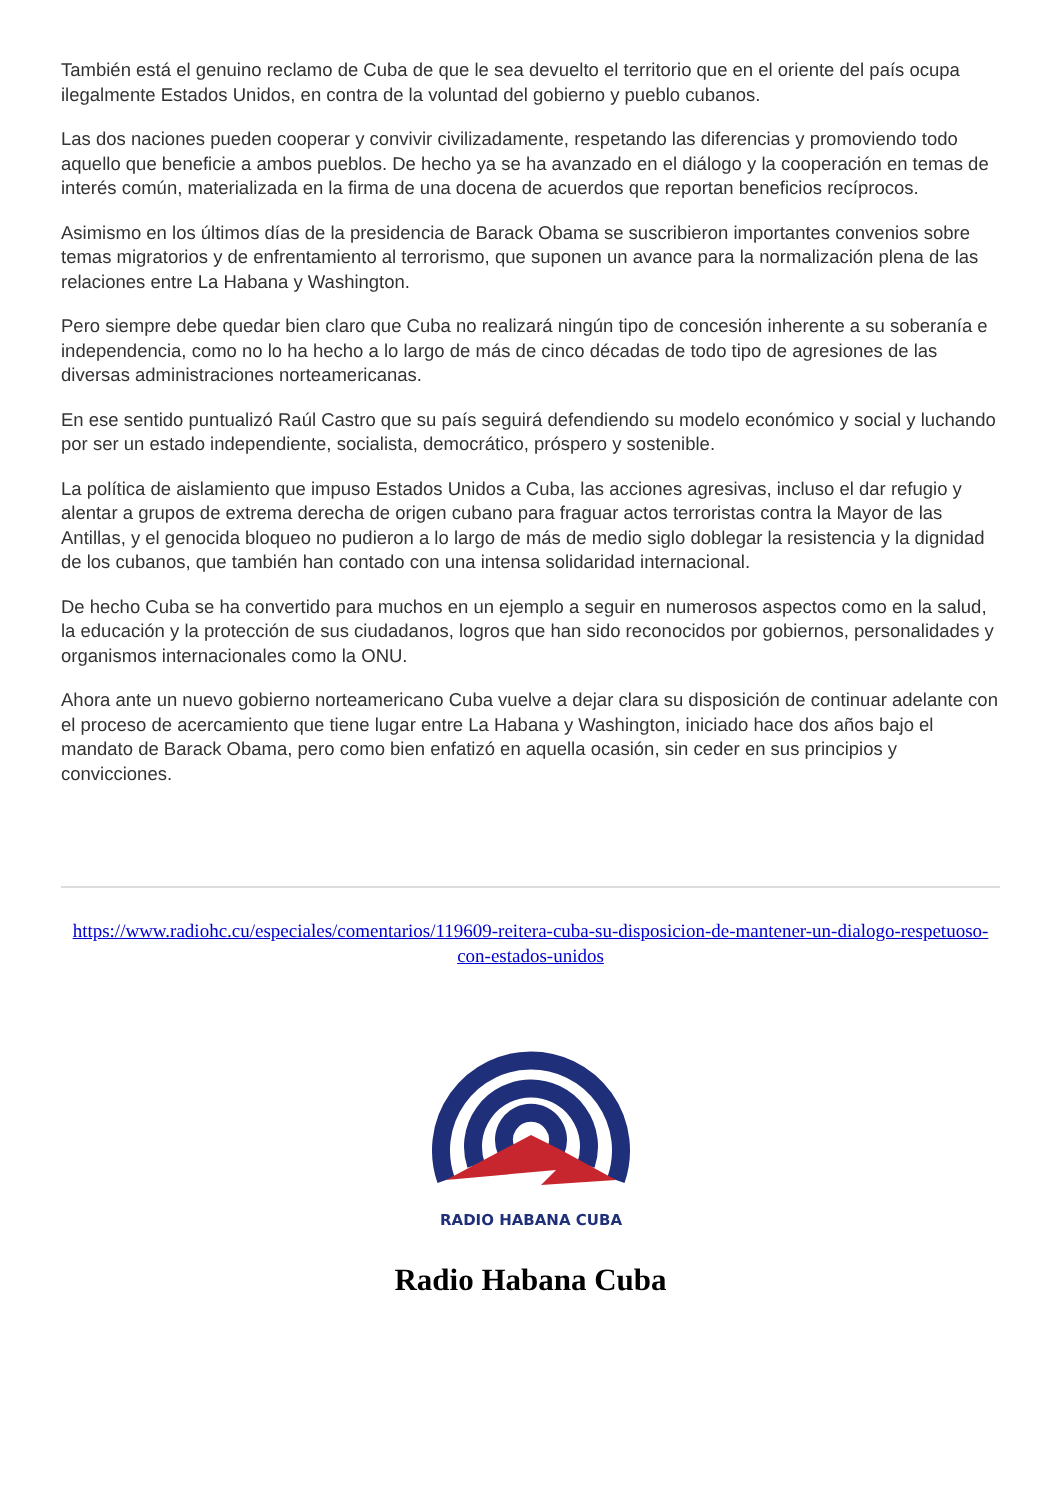También está el genuino reclamo de Cuba de que le sea devuelto el territorio que en el oriente del país ocupa ilegalmente Estados Unidos, en contra de la voluntad del gobierno y pueblo cubanos.
Las dos naciones pueden cooperar y convivir civilizadamente, respetando las diferencias y promoviendo todo aquello que beneficie a ambos pueblos. De hecho ya se ha avanzado en el diálogo y la cooperación en temas de interés común, materializada en la firma de una docena de acuerdos que reportan beneficios recíprocos.
Asimismo en los últimos días de la presidencia de Barack Obama se suscribieron importantes convenios sobre temas migratorios y de enfrentamiento al terrorismo, que suponen un avance para la normalización plena de las relaciones entre La Habana y Washington.
Pero siempre debe quedar bien claro que Cuba no realizará ningún tipo de concesión inherente a su soberanía e independencia, como no lo ha hecho a lo largo de más de cinco décadas de todo tipo de agresiones de las diversas administraciones norteamericanas.
En ese sentido puntualizó Raúl Castro que su país seguirá defendiendo su modelo económico y social y luchando por ser un estado independiente, socialista, democrático, próspero y sostenible.
La política de aislamiento que impuso Estados Unidos a Cuba, las acciones agresivas, incluso el dar refugio y alentar a grupos de extrema derecha de origen cubano para fraguar actos terroristas contra la Mayor de las Antillas, y el genocida bloqueo no pudieron a lo largo de más de medio siglo doblegar la resistencia y la dignidad de los cubanos, que también han contado con una intensa solidaridad internacional.
De hecho Cuba se ha convertido para muchos en un ejemplo a seguir en numerosos aspectos como en la salud, la educación y la protección de sus ciudadanos, logros que han sido reconocidos por gobiernos, personalidades y organismos internacionales como la ONU.
Ahora ante un nuevo gobierno norteamericano Cuba vuelve a dejar clara su disposición de continuar adelante con el proceso de acercamiento que tiene lugar entre La Habana y Washington, iniciado hace dos años bajo el mandato de Barack Obama, pero como bien enfatizó en aquella ocasión, sin ceder en sus principios y convicciones.
https://www.radiohc.cu/especiales/comentarios/119609-reitera-cuba-su-disposicion-de-mantener-un-dialogo-respetuoso-con-estados-unidos
RADIO HABANA CUBA
Radio Habana Cuba